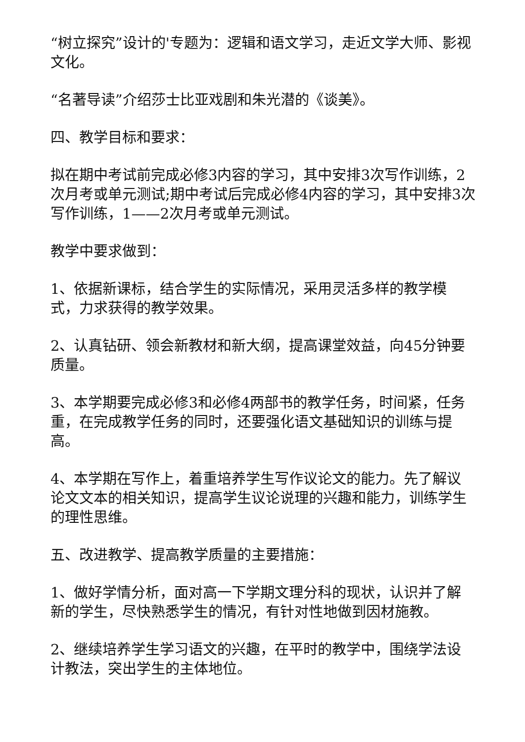“树立探究”设计的'专题为：逻辑和语文学习，走近文学大师、影视文化。
“名著导读”介绍莎士比亚戏剧和朱光潜的《谈美》。
四、教学目标和要求：
拟在期中考试前完成必修3内容的学习，其中安排3次写作训练，2次月考或单元测试;期中考试后完成必修4内容的学习，其中安排3次写作训练，1——2次月考或单元测试。
教学中要求做到：
1、依据新课标，结合学生的实际情况，采用灵活多样的教学模式，力求获得的教学效果。
2、认真钻研、领会新教材和新大纲，提高课堂效益，向45分钟要质量。
3、本学期要完成必修3和必修4两部书的教学任务，时间紧，任务重，在完成教学任务的同时，还要强化语文基础知识的训练与提高。
4、本学期在写作上，着重培养学生写作议论文的能力。先了解议论文文本的相关知识，提高学生议论说理的兴趣和能力，训练学生的理性思维。
五、改进教学、提高教学质量的主要措施：
1、做好学情分析，面对高一下学期文理分科的现状，认识并了解新的学生，尽快熟悉学生的情况，有针对性地做到因材施教。
2、继续培养学生学习语文的兴趣，在平时的教学中，围绕学法设计教法，突出学生的主体地位。